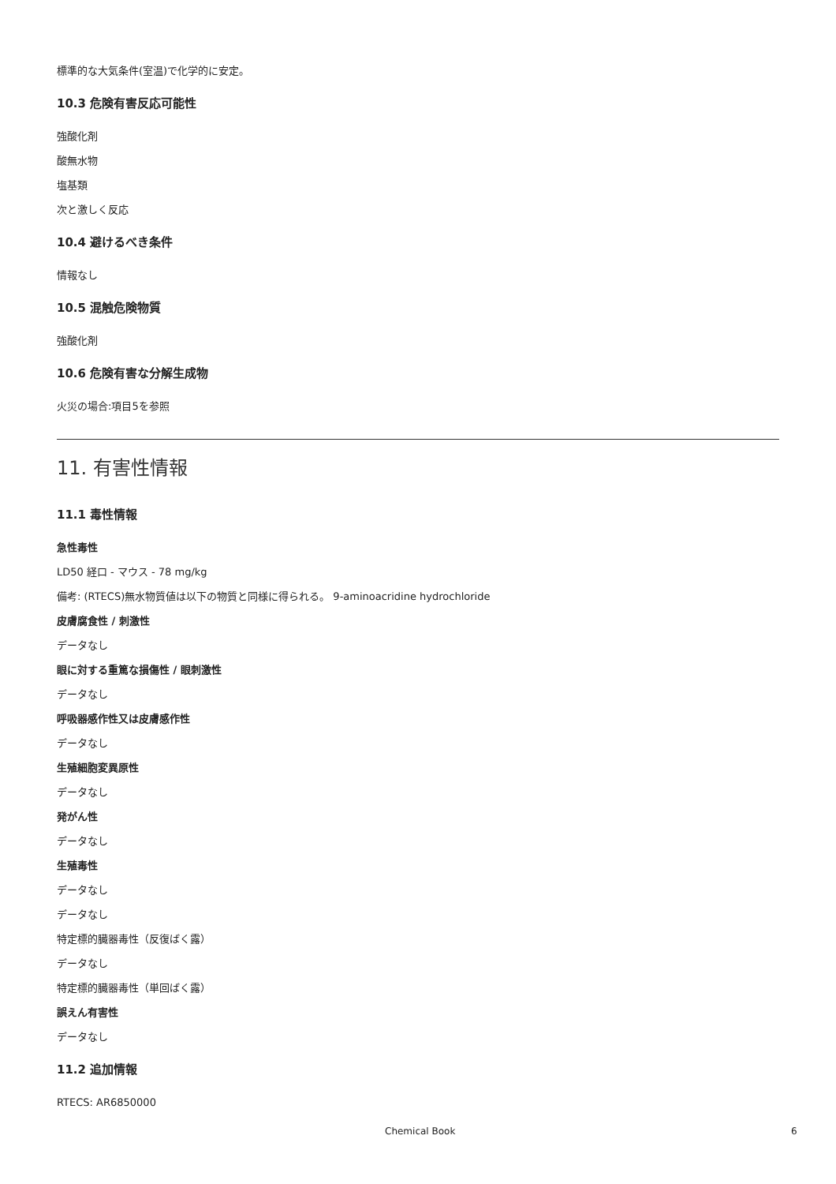標準的な大気条件(室温)で化学的に安定。
10.3 危険有害反応可能性
強酸化剤
酸無水物
塩基類
次と激しく反応
10.4 避けるべき条件
情報なし
10.5 混触危険物質
強酸化剤
10.6 危険有害な分解生成物
火災の場合:項目5を参照
11. 有害性情報
11.1 毒性情報
急性毒性
LD50 経口 - マウス - 78 mg/kg
備考: (RTECS)無水物質値は以下の物質と同様に得られる。 9-aminoacridine hydrochloride
皮膚腐食性 / 刺激性
データなし
眼に対する重篤な損傷性 / 眼刺激性
データなし
呼吸器感作性又は皮膚感作性
データなし
生殖細胞変異原性
データなし
発がん性
データなし
生殖毒性
データなし
データなし
特定標的臓器毒性（反復ばく露）
データなし
特定標的臓器毒性（単回ばく露）
誤えん有害性
データなし
11.2 追加情報
RTECS: AR6850000
Chemical Book 6